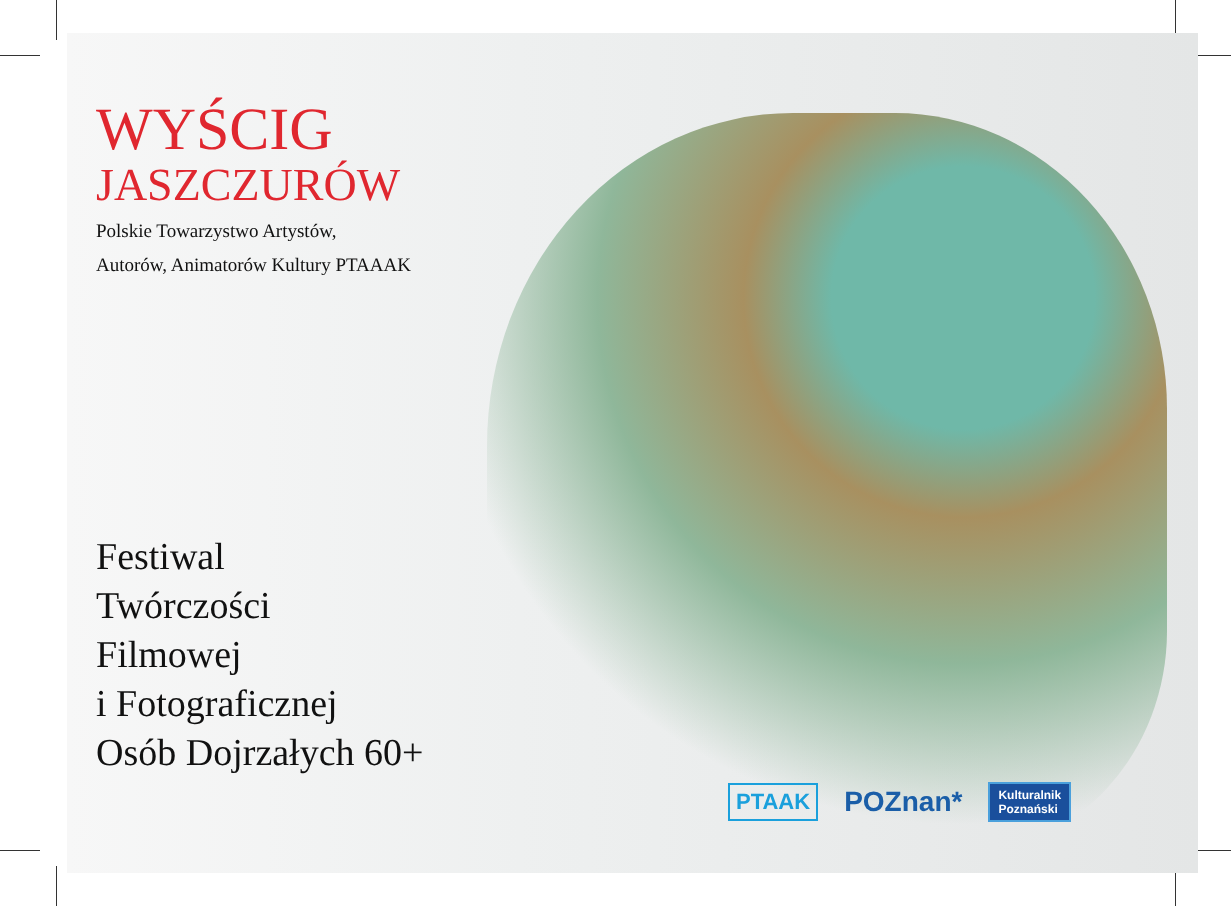WYŚCIG
JASZCZURÓW
Polskie Towarzystwo Artystów,
Autorów, Animatorów Kultury PTAAAK
Festiwal
Twórczości
Filmowej
i Fotograficznej
Osób Dojrzałych 60+
PTAAK POZnan* Kulturalnik
Poznański